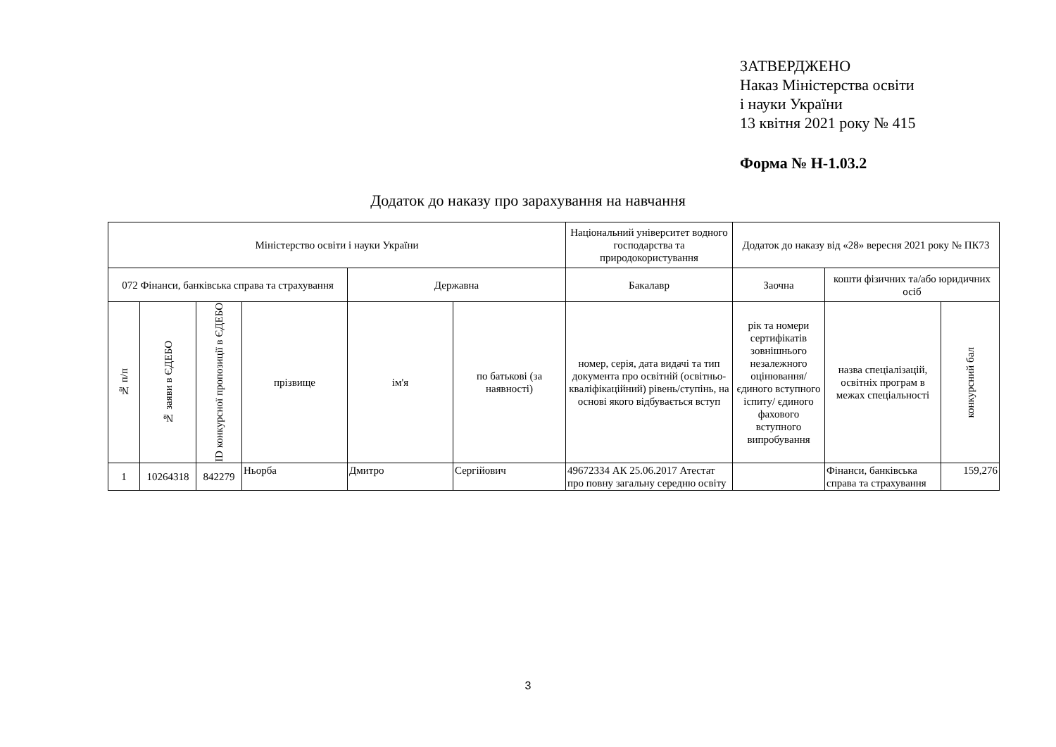ЗАТВЕРДЖЕНО
Наказ Міністерства освіти
і науки України
13 квітня 2021 року № 415
Форма № Н-1.03.2
Додаток до наказу про зарахування на навчання
| Міністерство освіти і науки України | | | | | | Національний університет водного господарства та природокористування | Додаток до наказу від «28» вересня 2021 року № ПК73 | | |
| 072 Фінанси, банківська справа та страхування | | | | Державна | | Бакалавр | Заочна | кошти фізичних та/або юридичних осіб | |
| № п/п | № заяви в ЄДЕБО | ID конкурсної пропозиції в ЄДЕБО | прізвище | ім'я | по батькові (за наявності) | номер, серія, дата видачі та тип документа про освітній (освітньо-кваліфікаційний) рівень/ступінь, на основі якого відбувається вступ | рік та номери сертифікатів зовнішнього незалежного оцінювання/ єдиного вступного іспиту/ єдиного фахового вступного випробування | назва спеціалізацій, освітніх програм в межах спеціальності | конкурсний бал |
| 1 | 10264318 | 842279 | Ньорба | Дмитро | Сергійович | 49672334 АК 25.06.2017 Атестат про повну загальну середню освіту | | Фінанси, банківська справа та страхування | 159,276 |
3